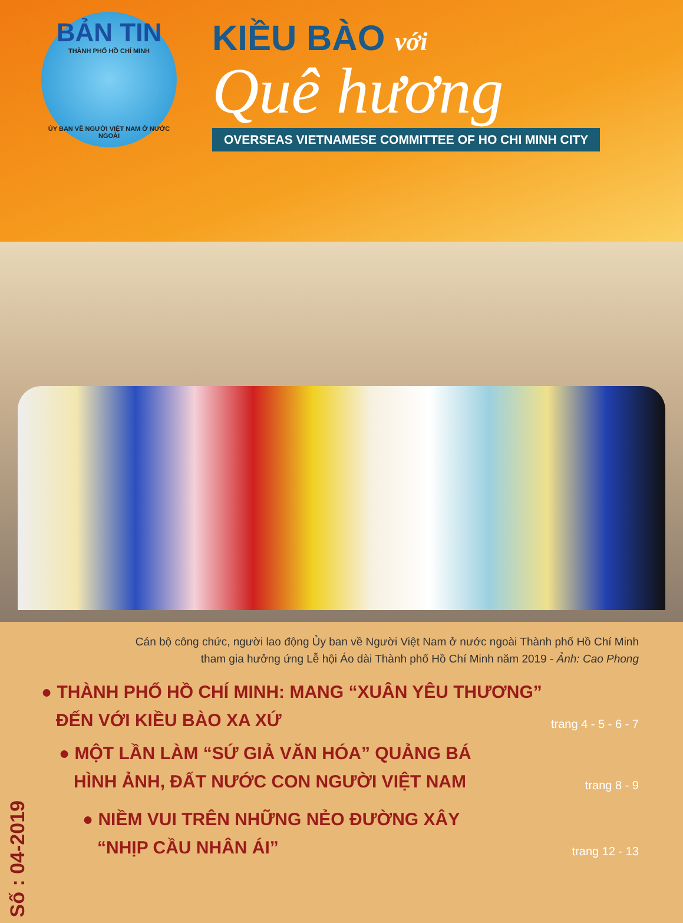BẢN TIN
THÀNH PHỐ HỒ CHÍ MINH
ỦY BAN VỀ NGƯỜI VIỆT NAM Ở NƯỚC NGOÀI
KIỀU BÀO với
Quê hương
OVERSEAS VIETNAMESE COMMITTEE OF HO CHI MINH CITY
Cán bộ công chức, người lao động Ủy ban về Người Việt Nam ở nước ngoài Thành phố Hồ Chí Minh
tham gia hưởng ứng Lễ hội Áo dài Thành phố Hồ Chí Minh năm 2019 - Ảnh: Cao Phong
● THÀNH PHỐ HỒ CHÍ MINH: MANG “XUÂN YÊU THƯƠNG”
ĐẾN VỚI KIỀU BÀO XA XỨ trang 4 - 5 - 6 - 7
● MỘT LẦN LÀM “SỨ GIẢ VĂN HÓA” QUẢNG BÁ
HÌNH ẢNH, ĐẤT NƯỚC CON NGƯỜI VIỆT NAM trang 8 - 9
Số : 04-2019
● NIỀM VUI TRÊN NHỮNG NẺO ĐƯỜNG XÂY
“NHỊP CẦU NHÂN ÁI” trang 12 - 13